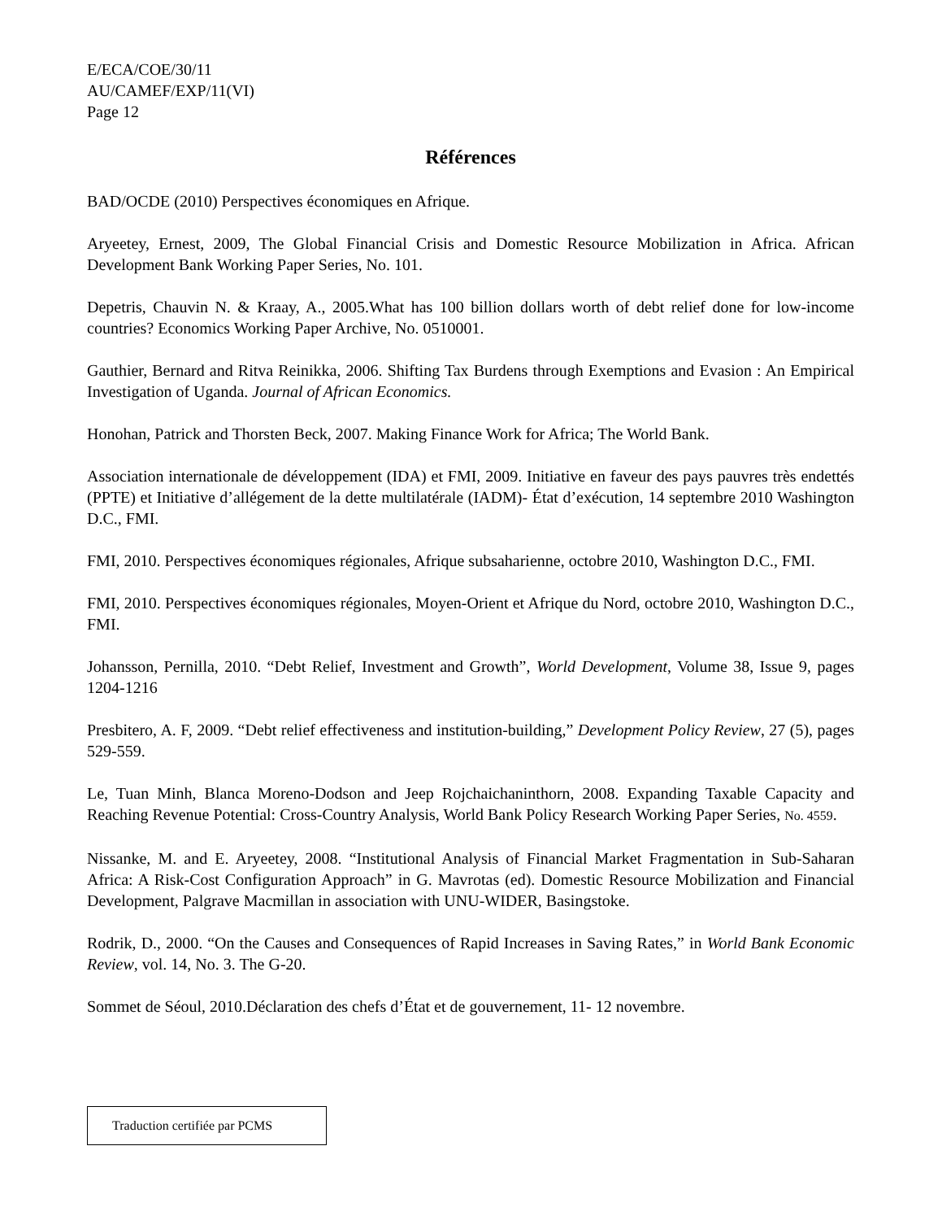E/ECA/COE/30/11
AU/CAMEF/EXP/11(VI)
Page 12
Références
BAD/OCDE (2010) Perspectives économiques en Afrique.
Aryeetey, Ernest, 2009, The Global Financial Crisis and Domestic Resource Mobilization in Africa. African Development Bank Working Paper Series, No. 101.
Depetris, Chauvin N. & Kraay, A., 2005.What has 100 billion dollars worth of debt relief done for low-income countries? Economics Working Paper Archive, No. 0510001.
Gauthier, Bernard and Ritva Reinikka, 2006. Shifting Tax Burdens through Exemptions and Evasion : An Empirical Investigation of Uganda. Journal of African Economics.
Honohan, Patrick and Thorsten Beck, 2007. Making Finance Work for Africa; The World Bank.
Association internationale de développement (IDA) et FMI, 2009. Initiative en faveur des pays pauvres très endettés (PPTE) et Initiative d’allégement de la dette multilatérale (IADM)- État d’exécution, 14 septembre 2010 Washington D.C., FMI.
FMI, 2010. Perspectives économiques régionales, Afrique subsaharienne, octobre 2010, Washington D.C., FMI.
FMI, 2010. Perspectives économiques régionales, Moyen-Orient et Afrique du Nord, octobre 2010, Washington D.C., FMI.
Johansson, Pernilla, 2010. “Debt Relief, Investment and Growth”, World Development, Volume 38, Issue 9, pages 1204-1216
Presbitero, A. F, 2009. “Debt relief effectiveness and institution-building,” Development Policy Review, 27 (5), pages 529-559.
Le, Tuan Minh, Blanca Moreno-Dodson and Jeep Rojchaichaninthorn, 2008. Expanding Taxable Capacity and Reaching Revenue Potential: Cross-Country Analysis, World Bank Policy Research Working Paper Series, No. 4559.
Nissanke, M. and E. Aryeetey, 2008. “Institutional Analysis of Financial Market Fragmentation in Sub-Saharan Africa: A Risk-Cost Configuration Approach” in G. Mavrotas (ed). Domestic Resource Mobilization and Financial Development, Palgrave Macmillan in association with UNU-WIDER, Basingstoke.
Rodrik, D., 2000. “On the Causes and Consequences of Rapid Increases in Saving Rates,” in World Bank Economic Review, vol. 14, No. 3. The G-20.
Sommet de Séoul, 2010.Déclaration des chefs d’État et de gouvernement, 11- 12 novembre.
Traduction certifiée par PCMS